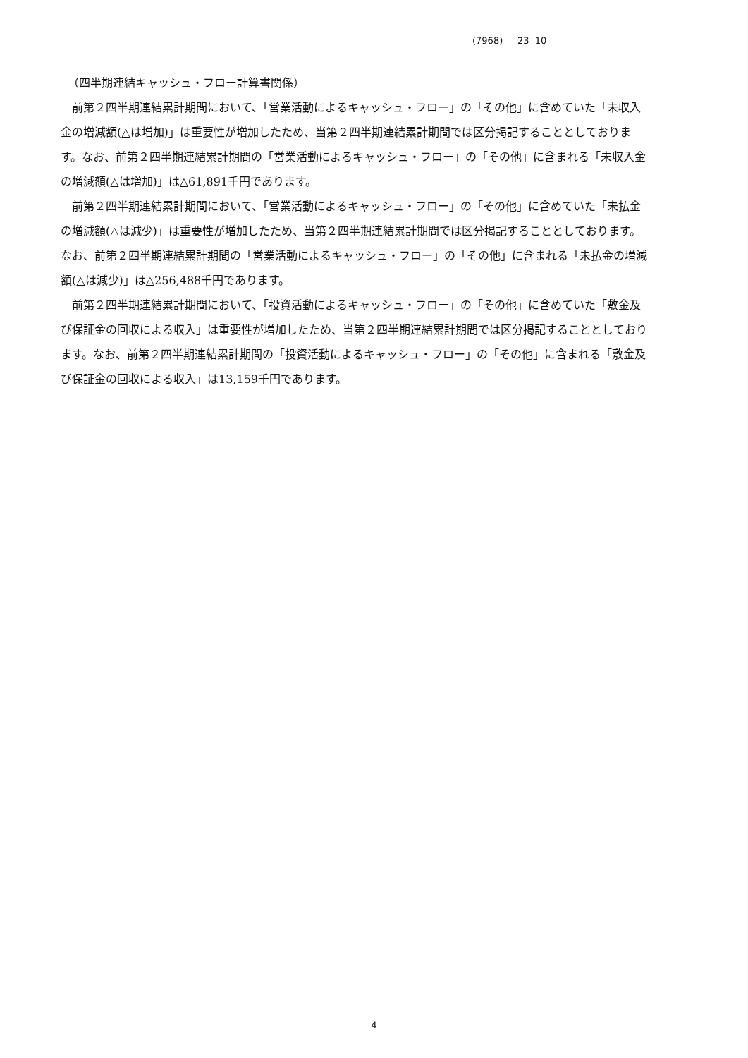(7968) 23 10
（四半期連結キャッシュ・フロー計算書関係）
前第２四半期連結累計期間において、「営業活動によるキャッシュ・フロー」の「その他」に含めていた「未収入金の増減額(△は増加)」は重要性が増加したため、当第２四半期連結累計期間では区分掲記することとしております。なお、前第２四半期連結累計期間の「営業活動によるキャッシュ・フロー」の「その他」に含まれる「未収入金の増減額(△は増加)」は△61,891千円であります。
前第２四半期連結累計期間において、「営業活動によるキャッシュ・フロー」の「その他」に含めていた「未払金の増減額(△は減少)」は重要性が増加したため、当第２四半期連結累計期間では区分掲記することとしております。なお、前第２四半期連結累計期間の「営業活動によるキャッシュ・フロー」の「その他」に含まれる「未払金の増減額(△は減少)」は△256,488千円であります。
前第２四半期連結累計期間において、「投資活動によるキャッシュ・フロー」の「その他」に含めていた「敷金及び保証金の回収による収入」は重要性が増加したため、当第２四半期連結累計期間では区分掲記することとしております。なお、前第２四半期連結累計期間の「投資活動によるキャッシュ・フロー」の「その他」に含まれる「敷金及び保証金の回収による収入」は13,159千円であります。
4